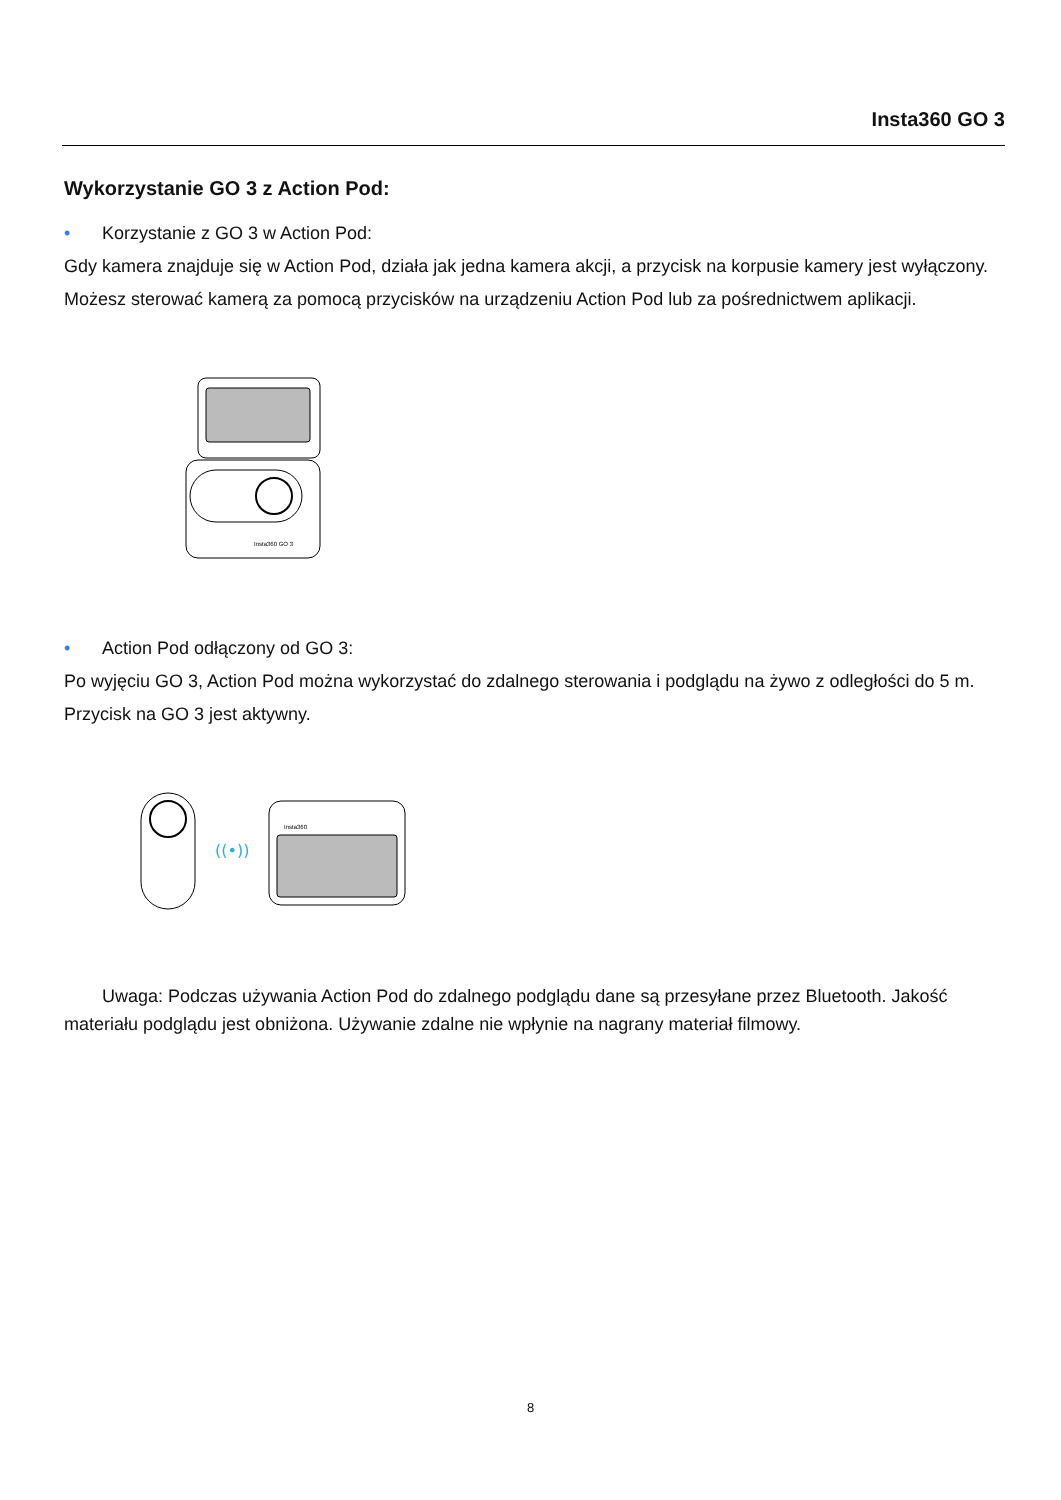Insta360 GO 3
Wykorzystanie GO 3 z Action Pod:
• Korzystanie z GO 3 w Action Pod:
Gdy kamera znajduje się w Action Pod, działa jak jedna kamera akcji, a przycisk na korpusie kamery jest wyłączony. Możesz sterować kamerą za pomocą przycisków na urządzeniu Action Pod lub za pośrednictwem aplikacji.
Insta360 GO 3
• Action Pod odłączony od GO 3:
Po wyjęciu GO 3, Action Pod można wykorzystać do zdalnego sterowania i podglądu na żywo z odległości do 5 m. Przycisk na GO 3 jest aktywny.
((•))
Insta360
Uwaga: Podczas używania Action Pod do zdalnego podglądu dane są przesyłane przez Bluetooth. Jakość materiału podglądu jest obniżona. Używanie zdalne nie wpłynie na nagrany materiał filmowy.
8